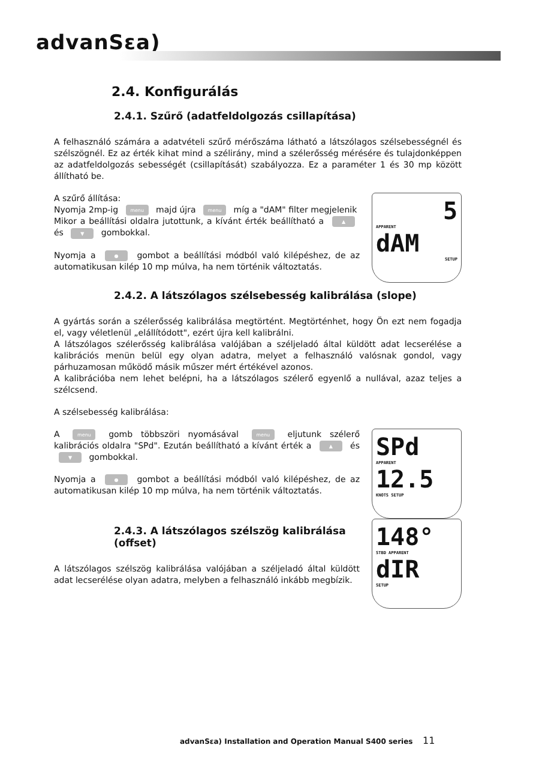advanSεa)
2.4. Konfigurálás
2.4.1. Szűrő (adatfeldolgozás csillapítása)
A felhasználó számára a adatvételi szűrő mérőszáma látható a látszólagos szélsebességnél és szélszögnél. Ez az érték kihat mind a szélirány, mind a szélerősség mérésére és tulajdonképpen az adatfeldolgozás sebességét (csillapítását) szabályozza. Ez a paraméter 1 és 30 mp között állítható be.
A szűrő állítása:
Nyomja 2mp-ig menu majd újra menu míg a "dAM" filter megjelenik
Mikor a beállítási oldalra jutottunk, a kívánt érték beállítható a ▲ és ▼ gombokkal.
Nyomja a ● gombot a beállítási módból való kilépéshez, de az automatikusan kilép 10 mp múlva, ha nem történik változtatás.
5
APPARENT
dAM
SETUP
2.4.2. A látszólagos szélsebesség kalibrálása (slope)
A gyártás során a szélerősség kalibrálása megtörtént. Megtörténhet, hogy Ön ezt nem fogadja el, vagy véletlenül „elállítódott", ezért újra kell kalibrálni.
A látszólagos szélerősség kalibrálása valójában a széljeladó által küldött adat lecserélése a kalibrációs menün belül egy olyan adatra, melyet a felhasználó valósnak gondol, vagy párhuzamosan működő másik műszer mért értékével azonos.
A kalibrációba nem lehet belépni, ha a látszólagos szélerő egyenlő a nullával, azaz teljes a szélcsend.
A szélsebesség kalibrálása:
A menu gomb többszöri nyomásával menu eljutunk szélerő kalibrációs oldalra "SPd". Ezután beállítható a kívánt érték a ▲ és ▼ gombokkal.
Nyomja a ● gombot a beállítási módból való kilépéshez, de az automatikusan kilép 10 mp múlva, ha nem történik változtatás.
SPd
APPARENT
12.5
KNOTS SETUP
2.4.3. A látszólagos szélszög kalibrálása (offset)
A látszólagos szélszög kalibrálása valójában a széljeladó által küldött adat lecserélése olyan adatra, melyben a felhasználó inkább megbízik.
148°
STBD APPARENT
dIR
SETUP
advanSεa) Installation and Operation Manual S400 series
11